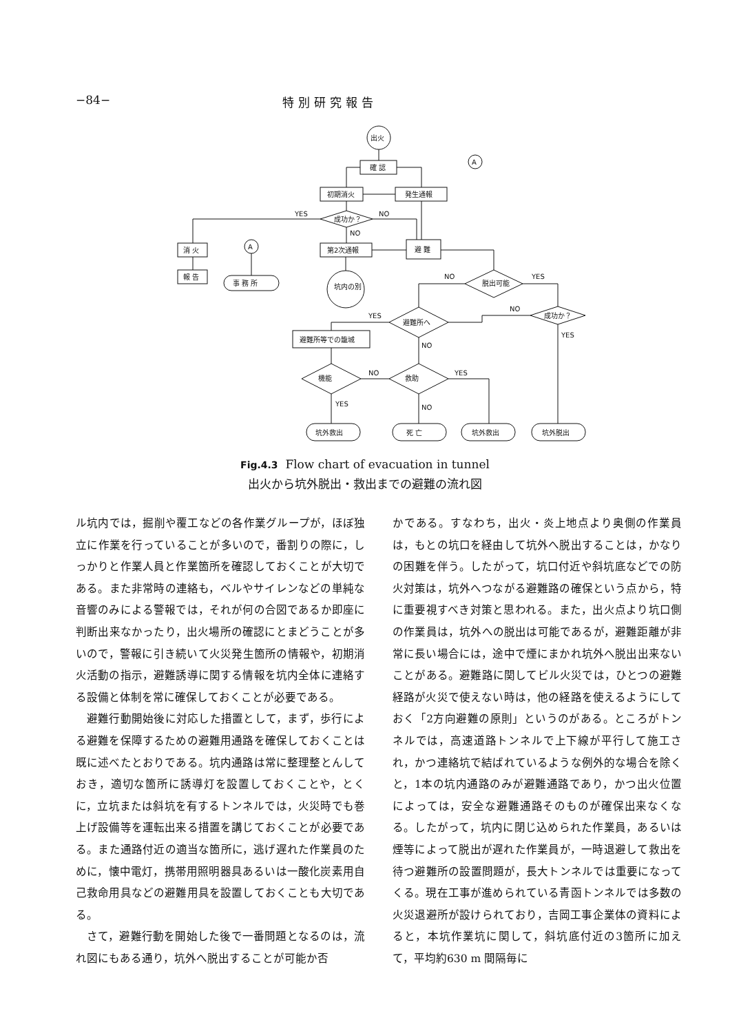−84− 特別研究報告
出火
確 認
初期消火
発生通報
A
成功か？
YES
NO
NO
消 火
報 告
第2次通報
避 難
A
事 務 所
坑内の別
脱出可能
NO
YES
成功か？
避難所へ
YES
NO
NO
YES
避難所等での籠城
機能
救助
NO
YES
YES
NO
坑外救出
死 亡
坑外救出
坑外脱出
Fig.4.3 Flow chart of evacuation in tunnel
出火から坑外脱出・救出までの避難の流れ図
ル坑内では，掘削や覆工などの各作業グループが，ほぼ独立に作業を行っていることが多いので，番割りの際に，しっかりと作業人員と作業箇所を確認しておくことが大切である。また非常時の連絡も，ベルやサイレンなどの単純な音響のみによる警報では，それが何の合図であるか即座に判断出来なかったり，出火場所の確認にとまどうことが多いので，警報に引き続いて火災発生箇所の情報や，初期消火活動の指示，避難誘導に関する情報を坑内全体に連絡する設備と体制を常に確保しておくことが必要である。
 避難行動開始後に対応した措置として，まず，歩行による避難を保障するための避難用通路を確保しておくことは既に述べたとおりである。坑内通路は常に整理整とんしておき，適切な箇所に誘導灯を設置しておくことや，とくに，立坑または斜坑を有するトンネルでは，火災時でも巻上げ設備等を運転出来る措置を講じておくことが必要である。また通路付近の適当な箇所に，逃げ遅れた作業員のために，懐中電灯，携帯用照明器具あるいは一酸化炭素用自己救命用具などの避難用具を設置しておくことも大切である。
 さて，避難行動を開始した後で一番問題となるのは，流れ図にもある通り，坑外へ脱出することが可能か否
かである。すなわち，出火・炎上地点より奥側の作業員は，もとの坑口を経由して坑外へ脱出することは，かなりの困難を伴う。したがって，坑口付近や斜坑底などでの防火対策は，坑外へつながる避難路の確保という点から，特に重要視すべき対策と思われる。また，出火点より坑口側の作業員は，坑外への脱出は可能であるが，避難距離が非常に長い場合には，途中で煙にまかれ坑外へ脱出出来ないことがある。避難路に関してビル火災では，ひとつの避難経路が火災で使えない時は，他の経路を使えるようにしておく「2方向避難の原則」というのがある。ところがトンネルでは，高速道路トンネルで上下線が平行して施工され，かつ連絡坑で結ばれているような例外的な場合を除くと，1本の坑内通路のみが避難通路であり，かつ出火位置によっては，安全な避難通路そのものが確保出来なくなる。したがって，坑内に閉じ込められた作業員，あるいは煙等によって脱出が遅れた作業員が，一時退避して救出を待つ避難所の設置問題が，長大トンネルでは重要になってくる。現在工事が進められている青函トンネルでは多数の火災退避所が設けられており，吉岡工事企業体の資料によると，本坑作業坑に関して，斜坑底付近の3箇所に加えて，平均約630 m 間隔毎に